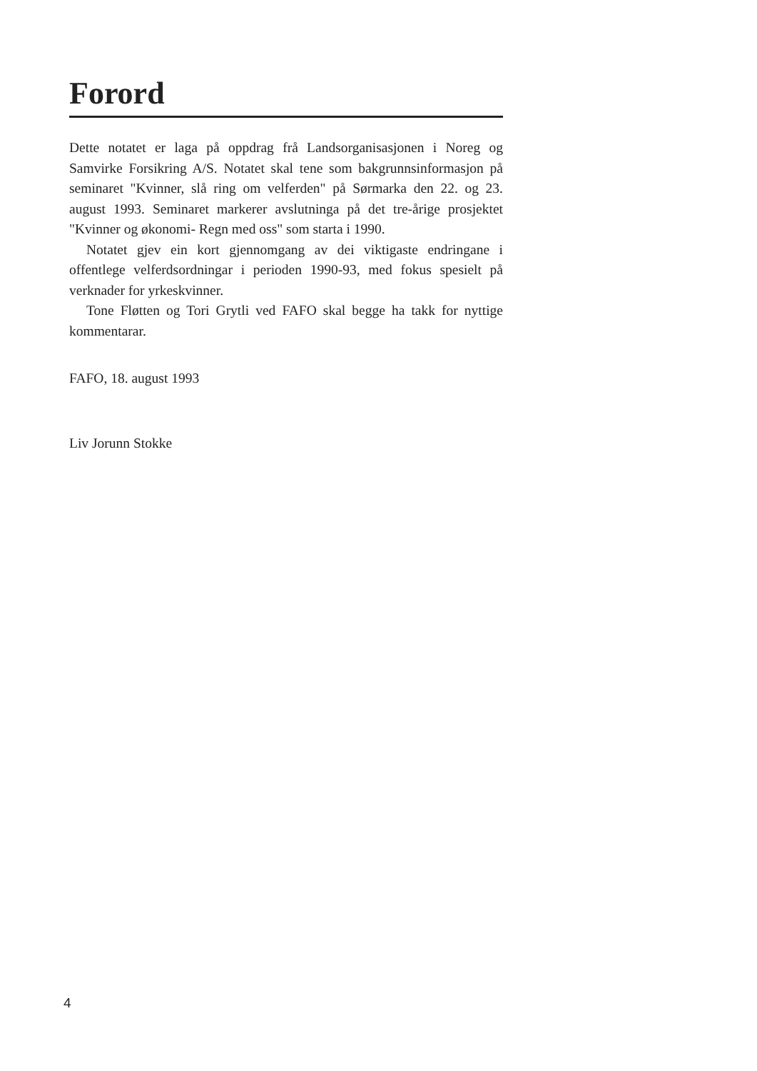Forord
Dette notatet er laga på oppdrag frå Landsorganisasjonen i Noreg og Samvirke Forsikring A/S. Notatet skal tene som bakgrunnsinformasjon på seminaret "Kvinner, slå ring om velferden" på Sørmarka den 22. og 23. august 1993. Seminaret markerer avslutninga på det tre-årige prosjektet "Kvinner og økonomi- Regn med oss" som starta i 1990.
Notatet gjev ein kort gjennomgang av dei viktigaste endringane i offentlege velferdsordningar i perioden 1990-93, med fokus spesielt på verknader for yrkeskvinner.
Tone Fløtten og Tori Grytli ved FAFO skal begge ha takk for nyttige kommentarar.
FAFO, 18. august 1993
Liv Jorunn Stokke
4